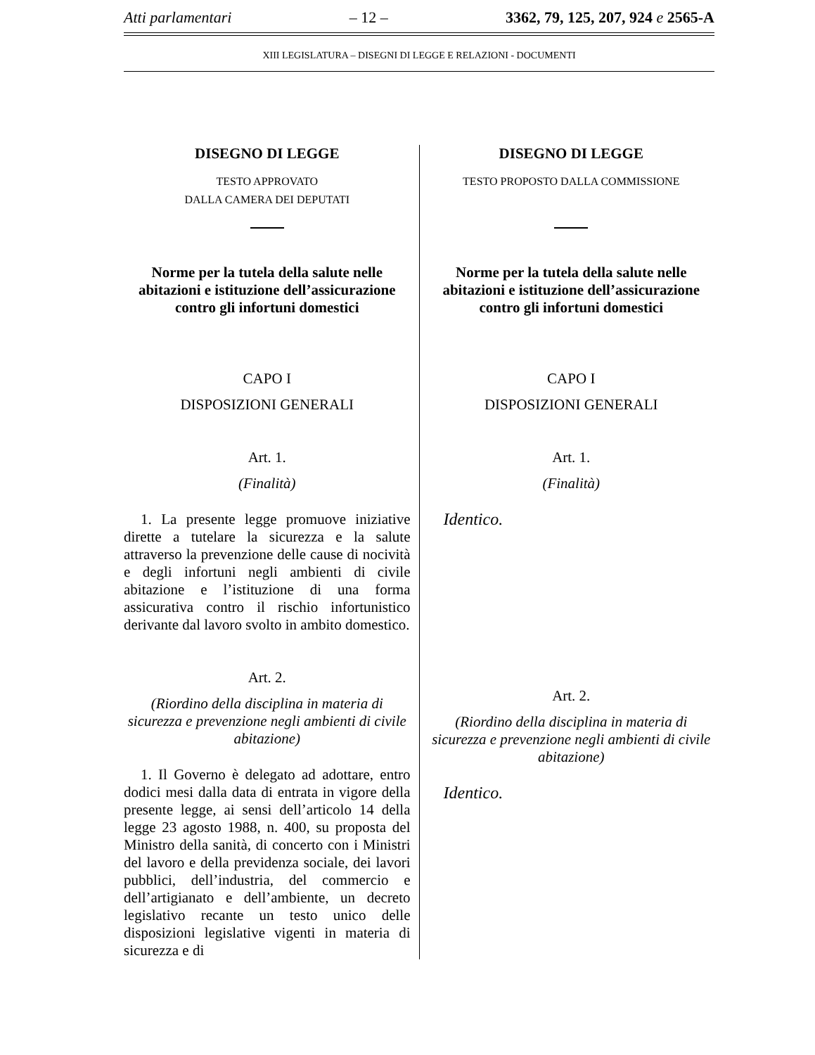Atti parlamentari – 12 – 3362, 79, 125, 207, 924 e 2565-A
XIII LEGISLATURA – DISEGNI DI LEGGE E RELAZIONI - DOCUMENTI
DISEGNO DI LEGGE
TESTO APPROVATO
DALLA CAMERA DEI DEPUTATI
Norme per la tutela della salute nelle abitazioni e istituzione dell’assicurazione contro gli infortuni domestici
CAPO I
DISPOSIZIONI GENERALI
Art. 1.
(Finalità)
1. La presente legge promuove iniziative dirette a tutelare la sicurezza e la salute attraverso la prevenzione delle cause di nocività e degli infortuni negli ambienti di civile abitazione e l’istituzione di una forma assicurativa contro il rischio infortunistico derivante dal lavoro svolto in ambito domestico.
Art. 2.
(Riordino della disciplina in materia di sicurezza e prevenzione negli ambienti di civile abitazione)
1. Il Governo è delegato ad adottare, entro dodici mesi dalla data di entrata in vigore della presente legge, ai sensi dell’articolo 14 della legge 23 agosto 1988, n. 400, su proposta del Ministro della sanità, di concerto con i Ministri del lavoro e della previdenza sociale, dei lavori pubblici, dell’industria, del commercio e dell’artigianato e dell’ambiente, un decreto legislativo recante un testo unico delle disposizioni legislative vigenti in materia di sicurezza e di
DISEGNO DI LEGGE
TESTO PROPOSTO DALLA COMMISSIONE
Norme per la tutela della salute nelle abitazioni e istituzione dell’assicurazione contro gli infortuni domestici
CAPO I
DISPOSIZIONI GENERALI
Art. 1.
(Finalità)
Identico.
Art. 2.
(Riordino della disciplina in materia di sicurezza e prevenzione negli ambienti di civile abitazione)
Identico.